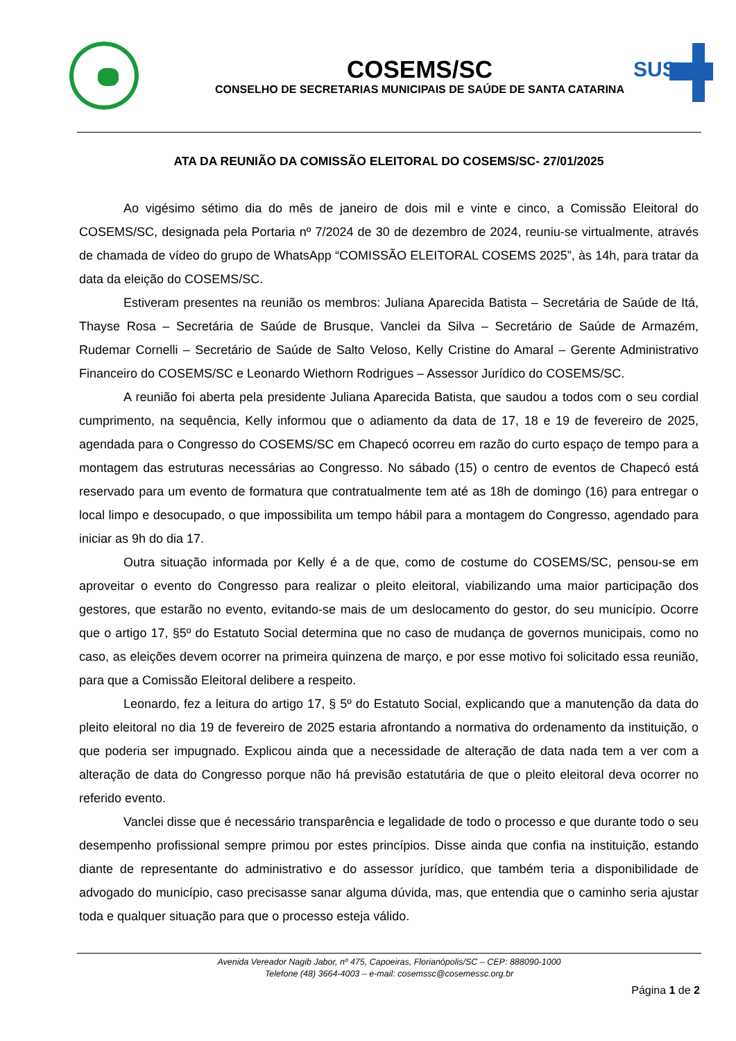COSEMS/SC
CONSELHO DE SECRETARIAS MUNICIPAIS DE SAÚDE DE SANTA CATARINA
SUS
ATA DA REUNIÃO DA COMISSÃO ELEITORAL DO COSEMS/SC- 27/01/2025
Ao vigésimo sétimo dia do mês de janeiro de dois mil e vinte e cinco, a Comissão Eleitoral do COSEMS/SC, designada pela Portaria nº 7/2024 de 30 de dezembro de 2024, reuniu-se virtualmente, através de chamada de vídeo do grupo de WhatsApp “COMISSÃO ELEITORAL COSEMS 2025”, às 14h, para tratar da data da eleição do COSEMS/SC.
Estiveram presentes na reunião os membros: Juliana Aparecida Batista – Secretária de Saúde de Itá, Thayse Rosa – Secretária de Saúde de Brusque, Vanclei da Silva – Secretário de Saúde de Armazém, Rudemar Cornelli – Secretário de Saúde de Salto Veloso, Kelly Cristine do Amaral – Gerente Administrativo Financeiro do COSEMS/SC e Leonardo Wiethorn Rodrigues – Assessor Jurídico do COSEMS/SC.
A reunião foi aberta pela presidente Juliana Aparecida Batista, que saudou a todos com o seu cordial cumprimento, na sequência, Kelly informou que o adiamento da data de 17, 18 e 19 de fevereiro de 2025, agendada para o Congresso do COSEMS/SC em Chapecó ocorreu em razão do curto espaço de tempo para a montagem das estruturas necessárias ao Congresso. No sábado (15) o centro de eventos de Chapecó está reservado para um evento de formatura que contratualmente tem até as 18h de domingo (16) para entregar o local limpo e desocupado, o que impossibilita um tempo hábil para a montagem do Congresso, agendado para iniciar as 9h do dia 17.
Outra situação informada por Kelly é a de que, como de costume do COSEMS/SC, pensou-se em aproveitar o evento do Congresso para realizar o pleito eleitoral, viabilizando uma maior participação dos gestores, que estarão no evento, evitando-se mais de um deslocamento do gestor, do seu município. Ocorre que o artigo 17, §5º do Estatuto Social determina que no caso de mudança de governos municipais, como no caso, as eleições devem ocorrer na primeira quinzena de março, e por esse motivo foi solicitado essa reunião, para que a Comissão Eleitoral delibere a respeito.
Leonardo, fez a leitura do artigo 17, § 5º do Estatuto Social, explicando que a manutenção da data do pleito eleitoral no dia 19 de fevereiro de 2025 estaria afrontando a normativa do ordenamento da instituição, o que poderia ser impugnado. Explicou ainda que a necessidade de alteração de data nada tem a ver com a alteração de data do Congresso porque não há previsão estatutária de que o pleito eleitoral deva ocorrer no referido evento.
Vanclei disse que é necessário transparência e legalidade de todo o processo e que durante todo o seu desempenho profissional sempre primou por estes princípios. Disse ainda que confia na instituição, estando diante de representante do administrativo e do assessor jurídico, que também teria a disponibilidade de advogado do município, caso precisasse sanar alguma dúvida, mas, que entendia que o caminho seria ajustar toda e qualquer situação para que o processo esteja válido.
Avenida Vereador Nagib Jabor, nº 475, Capoeiras, Florianópolis/SC – CEP: 888090-1000
Telefone (48) 3664-4003 – e-mail: cosemssc@cosemessc.org.br
Página 1 de 2